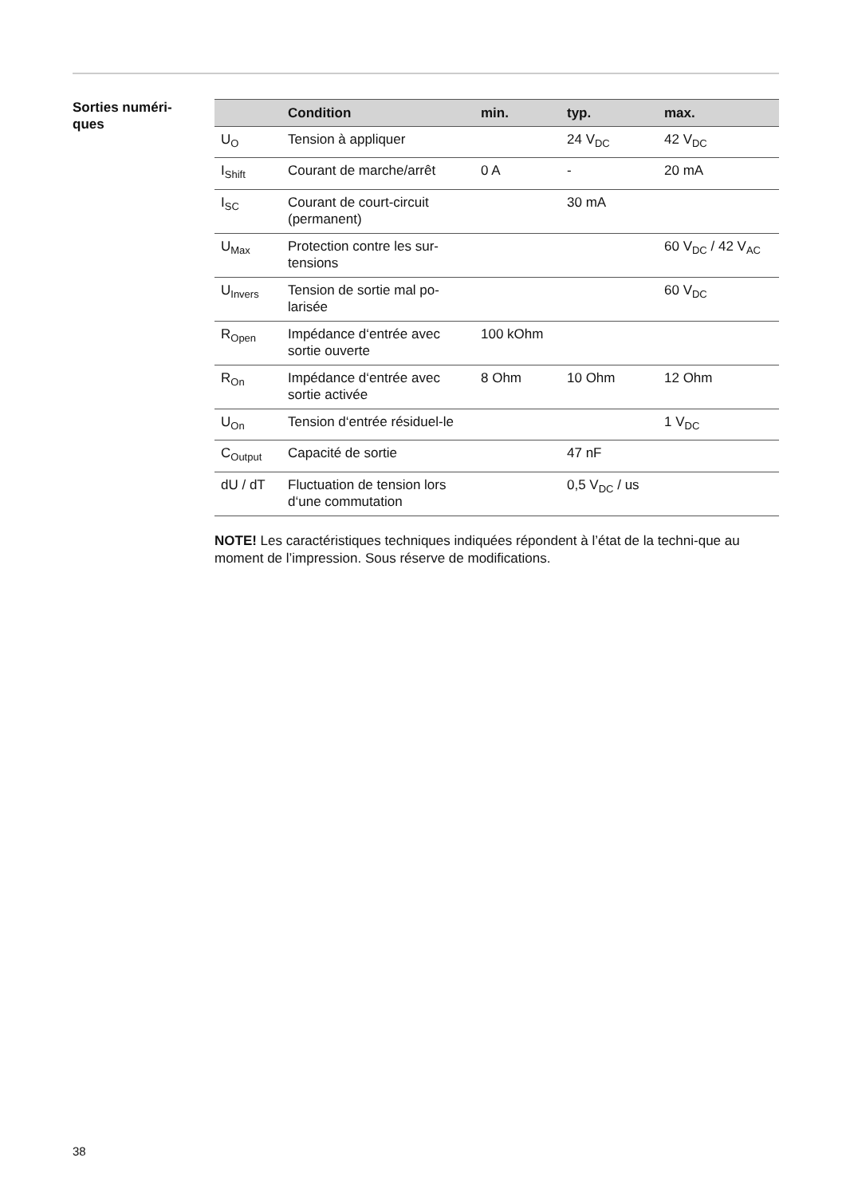Sorties numéri-
ques
| | Condition | min. | typ. | max. |
| --- | --- | --- | --- | --- |
| U<sub>O</sub> | Tension à appliquer | | 24 V<sub>DC</sub> | 42 V<sub>DC</sub> |
| I<sub>Shift</sub> | Courant de marche/arrêt | 0 A | - | 20 mA |
| I<sub>SC</sub> | Courant de court-circuit (permanent) | | 30 mA | |
| U<sub>Max</sub> | Protection contre les sur-tensions | | | 60 V<sub>DC</sub> / 42 V<sub>AC</sub> |
| U<sub>Invers</sub> | Tension de sortie mal po-larisée | | | 60 V<sub>DC</sub> |
| R<sub>Open</sub> | Impédance d‘entrée avec sortie ouverte | 100 kOhm | | |
| R<sub>On</sub> | Impédance d‘entrée avec sortie activée | 8 Ohm | 10 Ohm | 12 Ohm |
| U<sub>On</sub> | Tension d‘entrée résiduel-le | | | 1 V<sub>DC</sub> |
| C<sub>Output</sub> | Capacité de sortie | | 47 nF | |
| dU / dT | Fluctuation de tension lors d‘une commutation | | 0,5 V<sub>DC</sub> / us | |
NOTE! Les caractéristiques techniques indiquées répondent à l’état de la techni-que au moment de l’impression. Sous réserve de modifications.
38